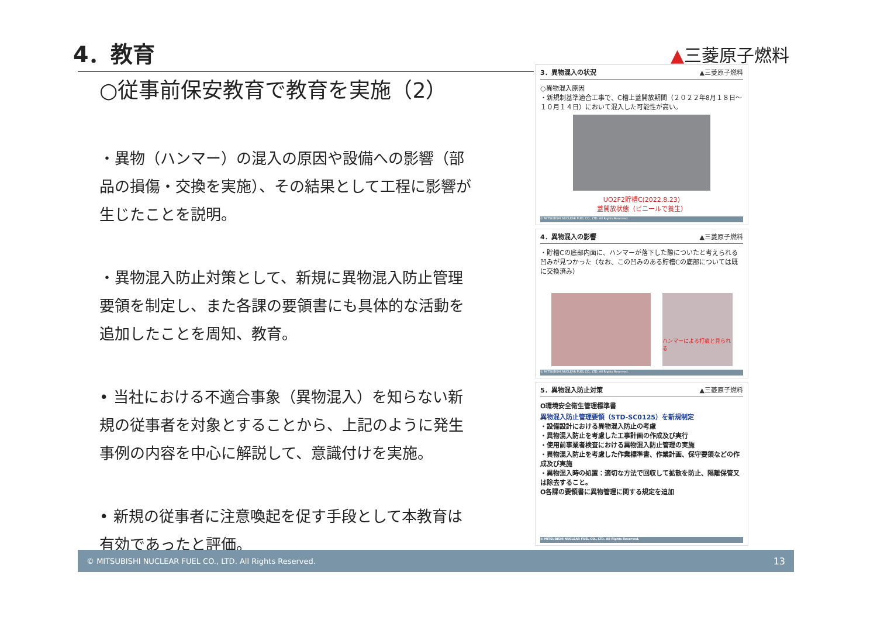4．教育 ▲三菱原子燃料
○従事前保安教育で教育を実施（2）
・異物（ハンマー）の混入の原因や設備への影響（部品の損傷・交換を実施）、その結果として工程に影響が生じたことを説明。
・異物混入防止対策として、新規に異物混入防止管理要領を制定し、また各課の要領書にも具体的な活動を追加したことを周知、教育。
• 当社における不適合事象（異物混入）を知らない新規の従事者を対象とすることから、上記のように発生事例の内容を中心に解説して、意識付けを実施。
• 新規の従事者に注意喚起を促す手段として本教育は有効であったと評価。
3．異物混入の状況 ▲三菱原子燃料
○異物混入原因
・新規制基準適合工事で、C槽上蓋開放期間（２０２２年8月１８日～１０月１４日）において混入した可能性が高い。
UO2F2貯槽C(2022.8.23)
蓋開放状態（ビニールで養生）
© MITSUBISHI NUCLEAR FUEL CO., LTD. All Rights Reserved.
4．異物混入の影響 ▲三菱原子燃料
・貯槽Cの底部内面に、ハンマーが落下した際についたと考えられる凹みが見つかった（なお、この凹みのある貯槽Cの底部については既に交換済み）
ハンマーによる打痕と見られる
© MITSUBISHI NUCLEAR FUEL CO., LTD. All Rights Reserved.
5．異物混入防止対策 ▲三菱原子燃料
O環境安全衛生管理標準書
異物混入防止管理要領（STD-SC0125）を新規制定
・設備設計における異物混入防止の考慮
・異物混入防止を考慮した工事計画の作成及び実行
・使用前事業者検査における異物混入防止管理の実施
・異物混入防止を考慮した作業標準書、作業計画、保守要領などの作成及び実施
・異物混入時の処置：適切な方法で回収して拡散を防止、隔離保管又は除去すること。
O各課の要領書に異物管理に関する規定を追加
© MITSUBISHI NUCLEAR FUEL CO., LTD. All Rights Reserved.
© MITSUBISHI NUCLEAR FUEL CO., LTD. All Rights Reserved. 13